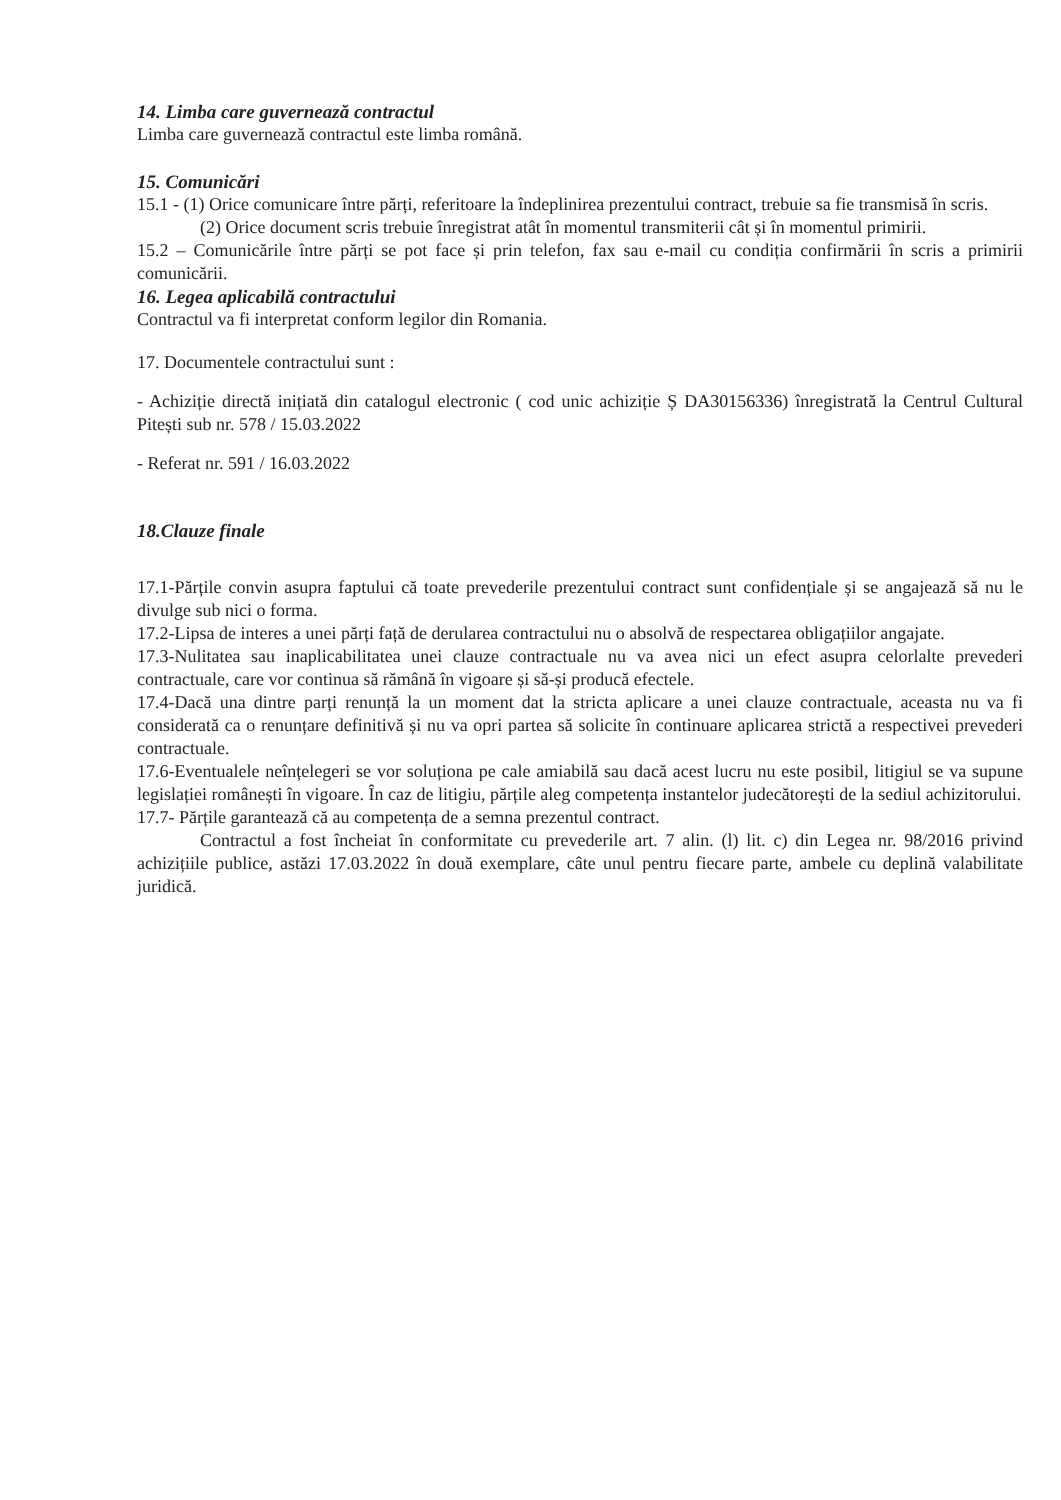14. Limba care guvernează contractul
Limba care guvernează contractul este limba română.
15. Comunicări
15.1 - (1) Orice comunicare între părți, referitoare la îndeplinirea prezentului contract, trebuie sa fie transmisă în scris.
(2) Orice document scris trebuie înregistrat atât în momentul transmiterii cât și în momentul primirii.
15.2 – Comunicările între părți se pot face și prin telefon, fax sau e-mail cu condiția confirmării în scris a primirii comunicării.
16. Legea aplicabilă contractului
Contractul va fi interpretat conform legilor din Romania.
17. Documentele contractului sunt :
- Achiziție directă inițiată din catalogul electronic ( cod unic achiziție Ș DA30156336) înregistrată la Centrul Cultural Pitești sub nr. 578 / 15.03.2022
- Referat nr. 591 / 16.03.2022
18.Clauze finale
17.1-Părțile convin asupra faptului că toate prevederile prezentului contract sunt confidențiale și se angajează să nu le divulge sub nici o forma.
17.2-Lipsa de interes a unei părți față de derularea contractului nu o absolvă de respectarea obligațiilor angajate.
17.3-Nulitatea sau inaplicabilitatea unei clauze contractuale nu va avea nici un efect asupra celorlalte prevederi contractuale, care vor continua să rămână în vigoare și să-și producă efectele.
17.4-Dacă una dintre parți renunță la un moment dat la stricta aplicare a unei clauze contractuale, aceasta nu va fi considerată ca o renunțare definitivă și nu va opri partea să solicite în continuare aplicarea strictă a respectivei prevederi contractuale.
17.6-Eventualele neînțelegeri se vor soluționa pe cale amiabilă sau dacă acest lucru nu este posibil, litigiul se va supune legislației românești în vigoare. În caz de litigiu, părțile aleg competența instantelor judecătorești de la sediul achizitorului.
17.7- Părțile garantează că au competența de a semna prezentul contract.
Contractul a fost încheiat în conformitate cu prevederile art. 7 alin. (l) lit. c) din Legea nr. 98/2016 privind achizițiile publice, astăzi 17.03.2022 în două exemplare, câte unul pentru fiecare parte, ambele cu deplină valabilitate juridică.